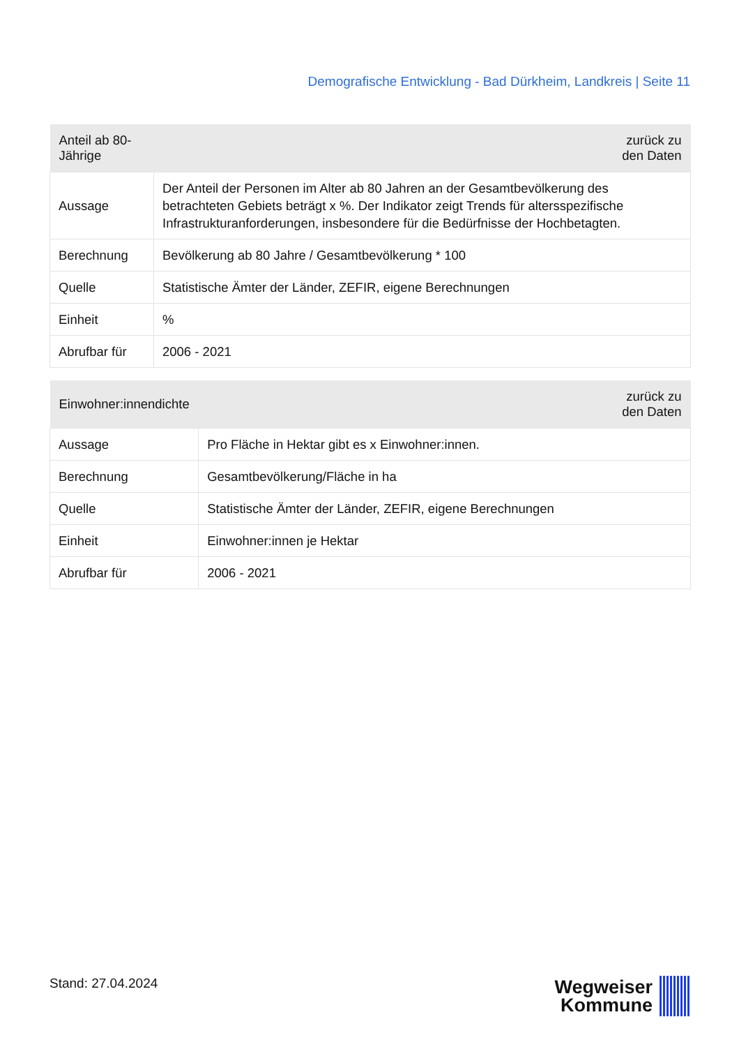Demografische Entwicklung - Bad Dürkheim, Landkreis | Seite 11
| Anteil ab 80-Jährige | zurück zu den Daten |
| --- | --- |
| Aussage | Der Anteil der Personen im Alter ab 80 Jahren an der Gesamtbevölkerung des betrachteten Gebiets beträgt x %. Der Indikator zeigt Trends für altersspezifische Infrastrukturanforderungen, insbesondere für die Bedürfnisse der Hochbetagten. |
| Berechnung | Bevölkerung ab 80 Jahre / Gesamtbevölkerung * 100 |
| Quelle | Statistische Ämter der Länder, ZEFIR, eigene Berechnungen |
| Einheit | % |
| Abrufbar für | 2006 - 2021 |
| Einwohner:innendichte | zurück zu den Daten |
| --- | --- |
| Aussage | Pro Fläche in Hektar gibt es x Einwohner:innen. |
| Berechnung | Gesamtbevölkerung/Fläche in ha |
| Quelle | Statistische Ämter der Länder, ZEFIR, eigene Berechnungen |
| Einheit | Einwohner:innen je Hektar |
| Abrufbar für | 2006 - 2021 |
Stand: 27.04.2024
Wegweiser
Kommune